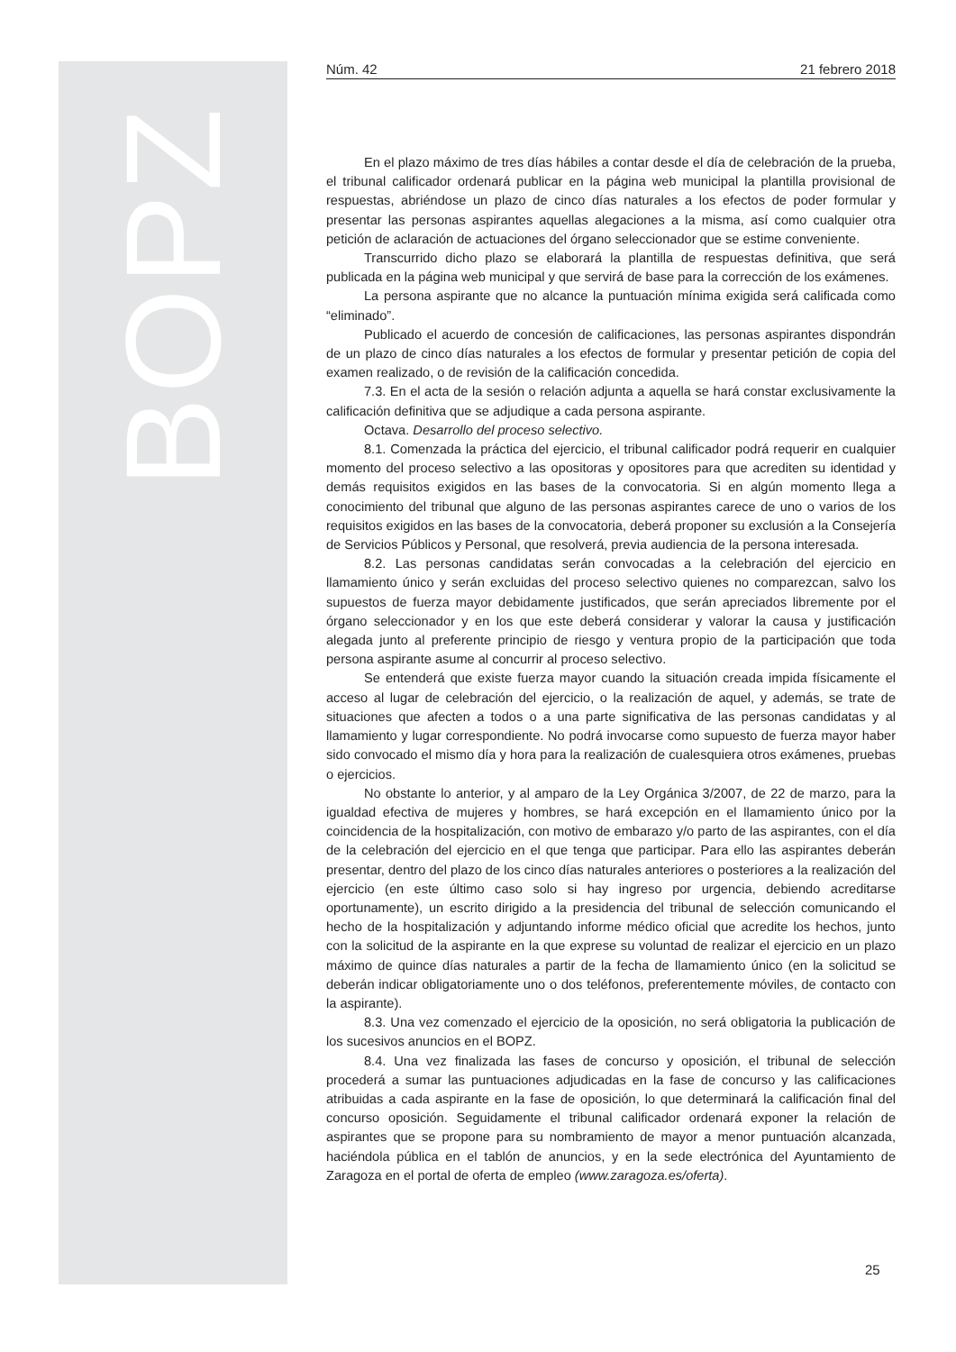BOPZ
Núm. 42 21 febrero 2018
En el plazo máximo de tres días hábiles a contar desde el día de celebración de la prueba, el tribunal calificador ordenará publicar en la página web municipal la plantilla provisional de respuestas, abriéndose un plazo de cinco días naturales a los efectos de poder formular y presentar las personas aspirantes aquellas alegaciones a la misma, así como cualquier otra petición de aclaración de actuaciones del órgano seleccionador que se estime conveniente.
Transcurrido dicho plazo se elaborará la plantilla de respuestas definitiva, que será publicada en la página web municipal y que servirá de base para la corrección de los exámenes.
La persona aspirante que no alcance la puntuación mínima exigida será calificada como “eliminado”.
Publicado el acuerdo de concesión de calificaciones, las personas aspirantes dispondrán de un plazo de cinco días naturales a los efectos de formular y presentar petición de copia del examen realizado, o de revisión de la calificación concedida.
7.3. En el acta de la sesión o relación adjunta a aquella se hará constar exclusivamente la calificación definitiva que se adjudique a cada persona aspirante.
Octava. Desarrollo del proceso selectivo.
8.1. Comenzada la práctica del ejercicio, el tribunal calificador podrá requerir en cualquier momento del proceso selectivo a las opositoras y opositores para que acrediten su identidad y demás requisitos exigidos en las bases de la convocatoria. Si en algún momento llega a conocimiento del tribunal que alguno de las personas aspirantes carece de uno o varios de los requisitos exigidos en las bases de la convocatoria, deberá proponer su exclusión a la Consejería de Servicios Públicos y Personal, que resolverá, previa audiencia de la persona interesada.
8.2. Las personas candidatas serán convocadas a la celebración del ejercicio en llamamiento único y serán excluidas del proceso selectivo quienes no comparezcan, salvo los supuestos de fuerza mayor debidamente justificados, que serán apreciados libremente por el órgano seleccionador y en los que este deberá considerar y valorar la causa y justificación alegada junto al preferente principio de riesgo y ventura propio de la participación que toda persona aspirante asume al concurrir al proceso selectivo.
Se entenderá que existe fuerza mayor cuando la situación creada impida físicamente el acceso al lugar de celebración del ejercicio, o la realización de aquel, y además, se trate de situaciones que afecten a todos o a una parte significativa de las personas candidatas y al llamamiento y lugar correspondiente. No podrá invocarse como supuesto de fuerza mayor haber sido convocado el mismo día y hora para la realización de cualesquiera otros exámenes, pruebas o ejercicios.
No obstante lo anterior, y al amparo de la Ley Orgánica 3/2007, de 22 de marzo, para la igualdad efectiva de mujeres y hombres, se hará excepción en el llamamiento único por la coincidencia de la hospitalización, con motivo de embarazo y/o parto de las aspirantes, con el día de la celebración del ejercicio en el que tenga que participar. Para ello las aspirantes deberán presentar, dentro del plazo de los cinco días naturales anteriores o posteriores a la realización del ejercicio (en este último caso solo si hay ingreso por urgencia, debiendo acreditarse oportunamente), un escrito dirigido a la presidencia del tribunal de selección comunicando el hecho de la hospitalización y adjuntando informe médico oficial que acredite los hechos, junto con la solicitud de la aspirante en la que exprese su voluntad de realizar el ejercicio en un plazo máximo de quince días naturales a partir de la fecha de llamamiento único (en la solicitud se deberán indicar obligatoriamente uno o dos teléfonos, preferentemente móviles, de contacto con la aspirante).
8.3. Una vez comenzado el ejercicio de la oposición, no será obligatoria la publicación de los sucesivos anuncios en el BOPZ.
8.4. Una vez finalizada las fases de concurso y oposición, el tribunal de selección procederá a sumar las puntuaciones adjudicadas en la fase de concurso y las calificaciones atribuidas a cada aspirante en la fase de oposición, lo que determinará la calificación final del concurso oposición. Seguidamente el tribunal calificador ordenará exponer la relación de aspirantes que se propone para su nombramiento de mayor a menor puntuación alcanzada, haciéndola pública en el tablón de anuncios, y en la sede electrónica del Ayuntamiento de Zaragoza en el portal de oferta de empleo (www.zaragoza.es/oferta).
25